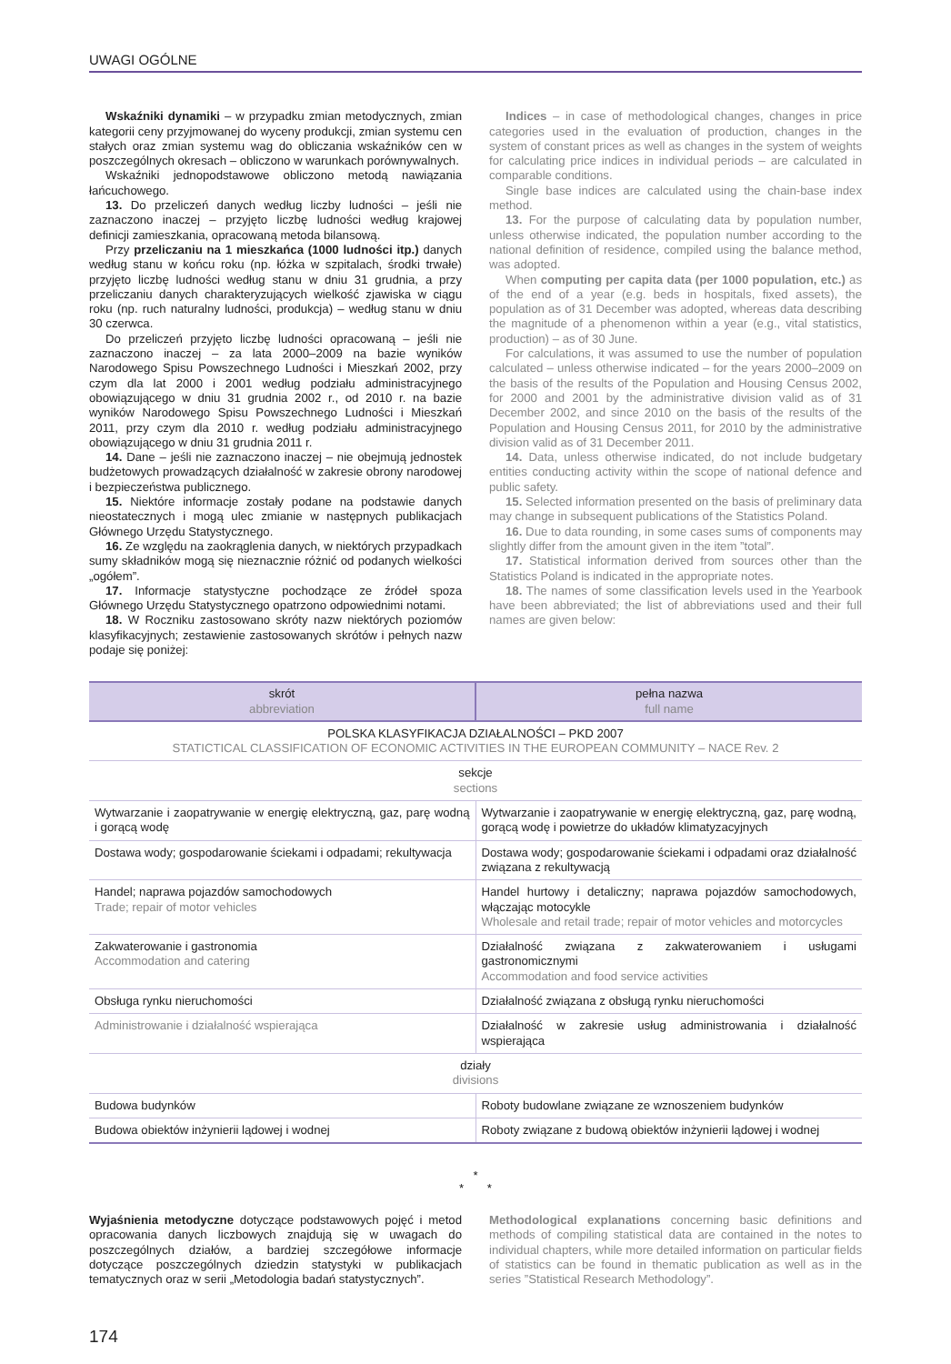UWAGI OGÓLNE
Wskaźniki dynamiki – w przypadku zmian metodycznych, zmian kategorii ceny przyjmowanej do wyceny produkcji, zmian systemu cen stałych oraz zmian systemu wag do obliczania wskaźników cen w poszczególnych okresach – obliczono w warunkach porównywalnych.
Wskaźniki jednopodstawowe obliczono metodą nawiązania łańcuchowego.
13. Do przeliczeń danych według liczby ludności – jeśli nie zaznaczono inaczej – przyjęto liczbę ludności według krajowej definicji zamieszkania, opracowaną metoda bilansową.
Przy przeliczaniu na 1 mieszkańca (1000 ludności itp.) danych według stanu w końcu roku (np. łóżka w szpitalach, środki trwałe) przyjęto liczbę ludności według stanu w dniu 31 grudnia, a przy przeliczaniu danych charakteryzujących wielkość zjawiska w ciągu roku (np. ruch naturalny ludności, produkcja) – według stanu w dniu 30 czerwca.
Do przeliczeń przyjęto liczbę ludności opracowaną – jeśli nie zaznaczono inaczej – za lata 2000–2009 na bazie wyników Narodowego Spisu Powszechnego Ludności i Mieszkań 2002, przy czym dla lat 2000 i 2001 według podziału administracyjnego obowiązującego w dniu 31 grudnia 2002 r., od 2010 r. na bazie wyników Narodowego Spisu Powszechnego Ludności i Mieszkań 2011, przy czym dla 2010 r. według podziału administracyjnego obowiązującego w dniu 31 grudnia 2011 r.
14. Dane – jeśli nie zaznaczono inaczej – nie obejmują jednostek budżetowych prowadzących działalność w zakresie obrony narodowej i bezpieczeństwa publicznego.
15. Niektóre informacje zostały podane na podstawie danych nieostatecznych i mogą ulec zmianie w następnych publikacjach Głównego Urzędu Statystycznego.
16. Ze względu na zaokrąglenia danych, w niektórych przypadkach sumy składników mogą się nieznacznie różnić od podanych wielkości „ogółem”.
17. Informacje statystyczne pochodzące ze źródeł spoza Głównego Urzędu Statystycznego opatrzono odpowiednimi notami.
18. W Roczniku zastosowano skróty nazw niektórych poziomów klasyfikacyjnych; zestawienie zastosowanych skrótów i pełnych nazw podaje się poniżej:
Indices – in case of methodological changes, changes in price categories used in the evaluation of production, changes in the system of constant prices as well as changes in the system of weights for calculating price indices in individual periods – are calculated in comparable conditions.
Single base indices are calculated using the chain-base index method.
13. For the purpose of calculating data by population number, unless otherwise indicated, the population number according to the national definition of residence, compiled using the balance method, was adopted.
When computing per capita data (per 1000 population, etc.) as of the end of a year (e.g. beds in hospitals, fixed assets), the population as of 31 December was adopted, whereas data describing the magnitude of a phenomenon within a year (e.g., vital statistics, production) – as of 30 June.
For calculations, it was assumed to use the number of population calculated – unless otherwise indicated – for the years 2000–2009 on the basis of the results of the Population and Housing Census 2002, for 2000 and 2001 by the administrative division valid as of 31 December 2002, and since 2010 on the basis of the results of the Population and Housing Census 2011, for 2010 by the administrative division valid as of 31 December 2011.
14. Data, unless otherwise indicated, do not include budgetary entities conducting activity within the scope of national defence and public safety.
15. Selected information presented on the basis of preliminary data may change in subsequent publications of the Statistics Poland.
16. Due to data rounding, in some cases sums of components may slightly differ from the amount given in the item ”total”.
17. Statistical information derived from sources other than the Statistics Poland is indicated in the appropriate notes.
18. The names of some classification levels used in the Yearbook have been abbreviated; the list of abbreviations used and their full names are given below:
| skrót abbreviation | pełna nazwa full name |
| --- | --- |
| POLSKA KLASYFIKACJA DZIAŁALNOŚCI – PKD 2007 STATICTICAL CLASSIFICATION OF ECONOMIC ACTIVITIES IN THE EUROPEAN COMMUNITY – NACE Rev. 2 | |
| sekcje sections | |
| Wytwarzanie i zaopatrywanie w energię elektryczną, gaz, parę wodną i gorącą wodę | Wytwarzanie i zaopatrywanie w energię elektryczną, gaz, parę wodną, gorącą wodę i powietrze do układów klimatyzacyjnych |
| Dostawa wody; gospodarowanie ściekami i odpadami; rekultywacja | Dostawa wody; gospodarowanie ściekami i odpadami oraz działalność związana z rekultywacją |
| Handel; naprawa pojazdów samochodowych Trade; repair of motor vehicles | Handel hurtowy i detaliczny; naprawa pojazdów samochodowych, włączając motocykle Wholesale and retail trade; repair of motor vehicles and motorcycles |
| Zakwaterowanie i gastronomia Accommodation and catering | Działalność związana z zakwaterowaniem i usługami gastronomicznymi Accommodation and food service activities |
| Obsługa rynku nieruchomości | Działalność związana z obsługą rynku nieruchomości |
| Administrowanie i działalność wspierająca | Działalność w zakresie usług administrowania i działalność wspierająca |
| działy divisions | |
| Budowa budynków | Roboty budowlane związane ze wznoszeniem budynków |
| Budowa obiektów inżynierii lądowej i wodnej | Roboty związane z budową obiektów inżynierii lądowej i wodnej |
*
* *
Wyjaśnienia metodyczne dotyczące podstawowych pojęć i metod opracowania danych liczbowych znajdują się w uwagach do poszczególnych działów, a bardziej szczegółowe informacje dotyczące poszczególnych dziedzin statystyki w publikacjach tematycznych oraz w serii „Metodologia badań statystycznych”.
Methodological explanations concerning basic definitions and methods of compiling statistical data are contained in the notes to individual chapters, while more detailed information on particular fields of statistics can be found in thematic publication as well as in the series ”Statistical Research Methodology”.
174